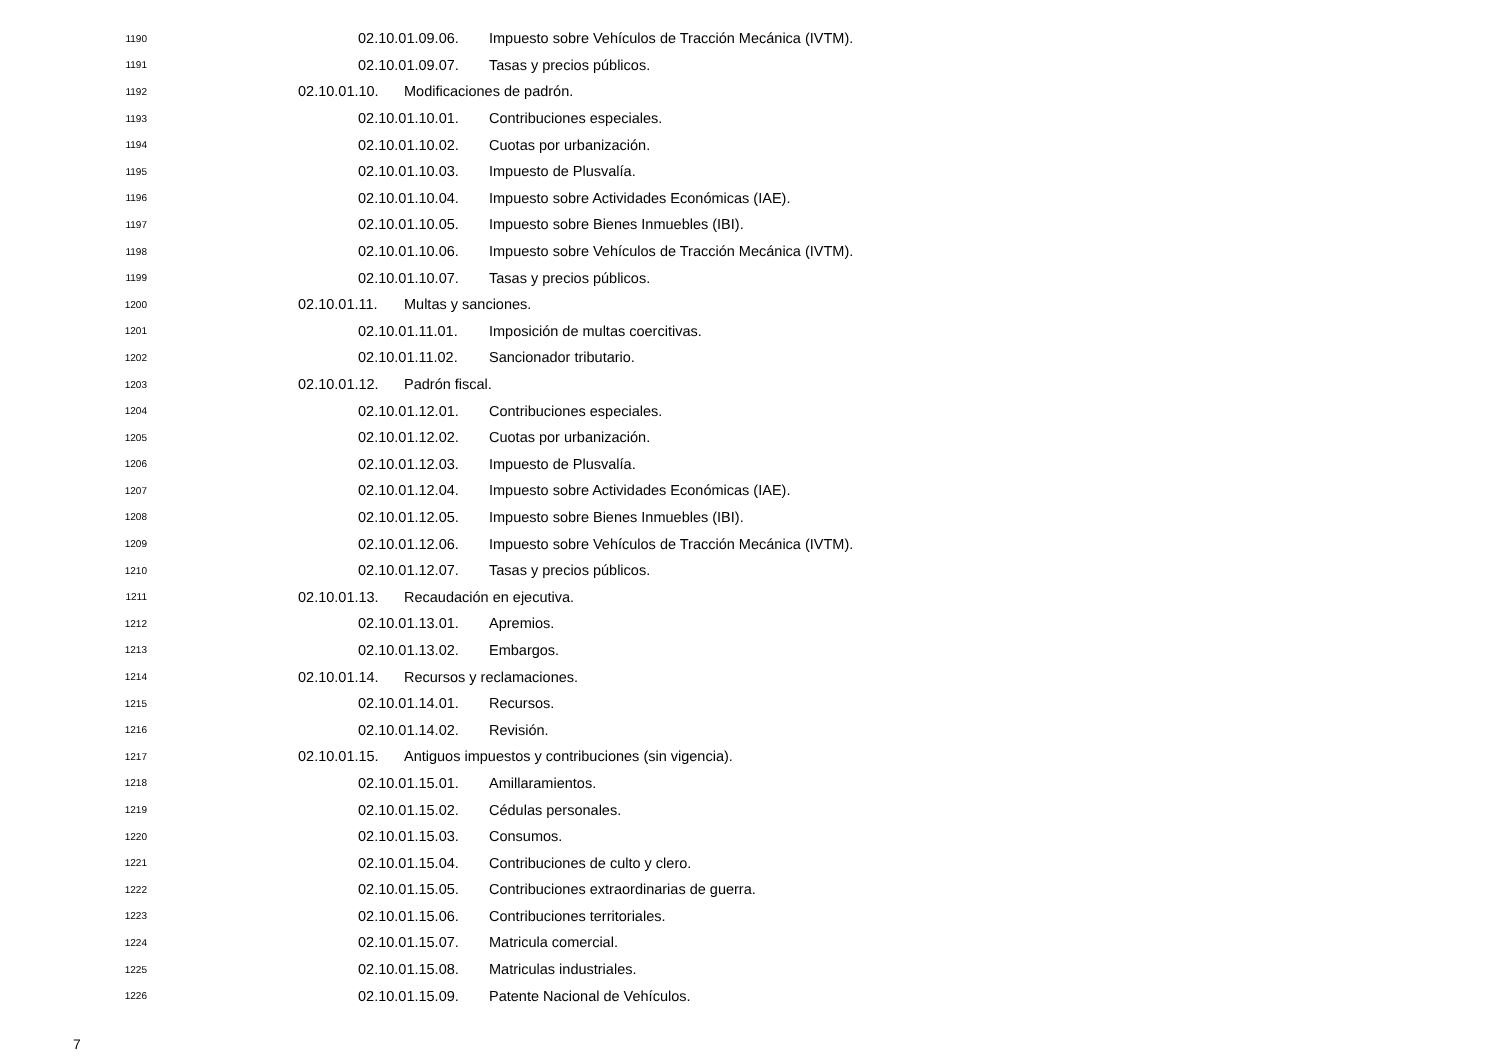1190 02.10.01.09.06. Impuesto sobre Vehículos de Tracción Mecánica (IVTM).
1191 02.10.01.09.07. Tasas y precios públicos.
1192 02.10.01.10. Modificaciones de padrón.
1193 02.10.01.10.01. Contribuciones especiales.
1194 02.10.01.10.02. Cuotas por urbanización.
1195 02.10.01.10.03. Impuesto de Plusvalía.
1196 02.10.01.10.04. Impuesto sobre Actividades Económicas (IAE).
1197 02.10.01.10.05. Impuesto sobre Bienes Inmuebles (IBI).
1198 02.10.01.10.06. Impuesto sobre Vehículos de Tracción Mecánica (IVTM).
1199 02.10.01.10.07. Tasas y precios públicos.
1200 02.10.01.11. Multas y sanciones.
1201 02.10.01.11.01. Imposición de multas coercitivas.
1202 02.10.01.11.02. Sancionador tributario.
1203 02.10.01.12. Padrón fiscal.
1204 02.10.01.12.01. Contribuciones especiales.
1205 02.10.01.12.02. Cuotas por urbanización.
1206 02.10.01.12.03. Impuesto de Plusvalía.
1207 02.10.01.12.04. Impuesto sobre Actividades Económicas (IAE).
1208 02.10.01.12.05. Impuesto sobre Bienes Inmuebles (IBI).
1209 02.10.01.12.06. Impuesto sobre Vehículos de Tracción Mecánica (IVTM).
1210 02.10.01.12.07. Tasas y precios públicos.
1211 02.10.01.13. Recaudación en ejecutiva.
1212 02.10.01.13.01. Apremios.
1213 02.10.01.13.02. Embargos.
1214 02.10.01.14. Recursos y reclamaciones.
1215 02.10.01.14.01. Recursos.
1216 02.10.01.14.02. Revisión.
1217 02.10.01.15. Antiguos impuestos y contribuciones (sin vigencia).
1218 02.10.01.15.01. Amillaramientos.
1219 02.10.01.15.02. Cédulas personales.
1220 02.10.01.15.03. Consumos.
1221 02.10.01.15.04. Contribuciones de culto y clero.
1222 02.10.01.15.05. Contribuciones extraordinarias de guerra.
1223 02.10.01.15.06. Contribuciones territoriales.
1224 02.10.01.15.07. Matricula comercial.
1225 02.10.01.15.08. Matriculas industriales.
1226 02.10.01.15.09. Patente Nacional de Vehículos.
7